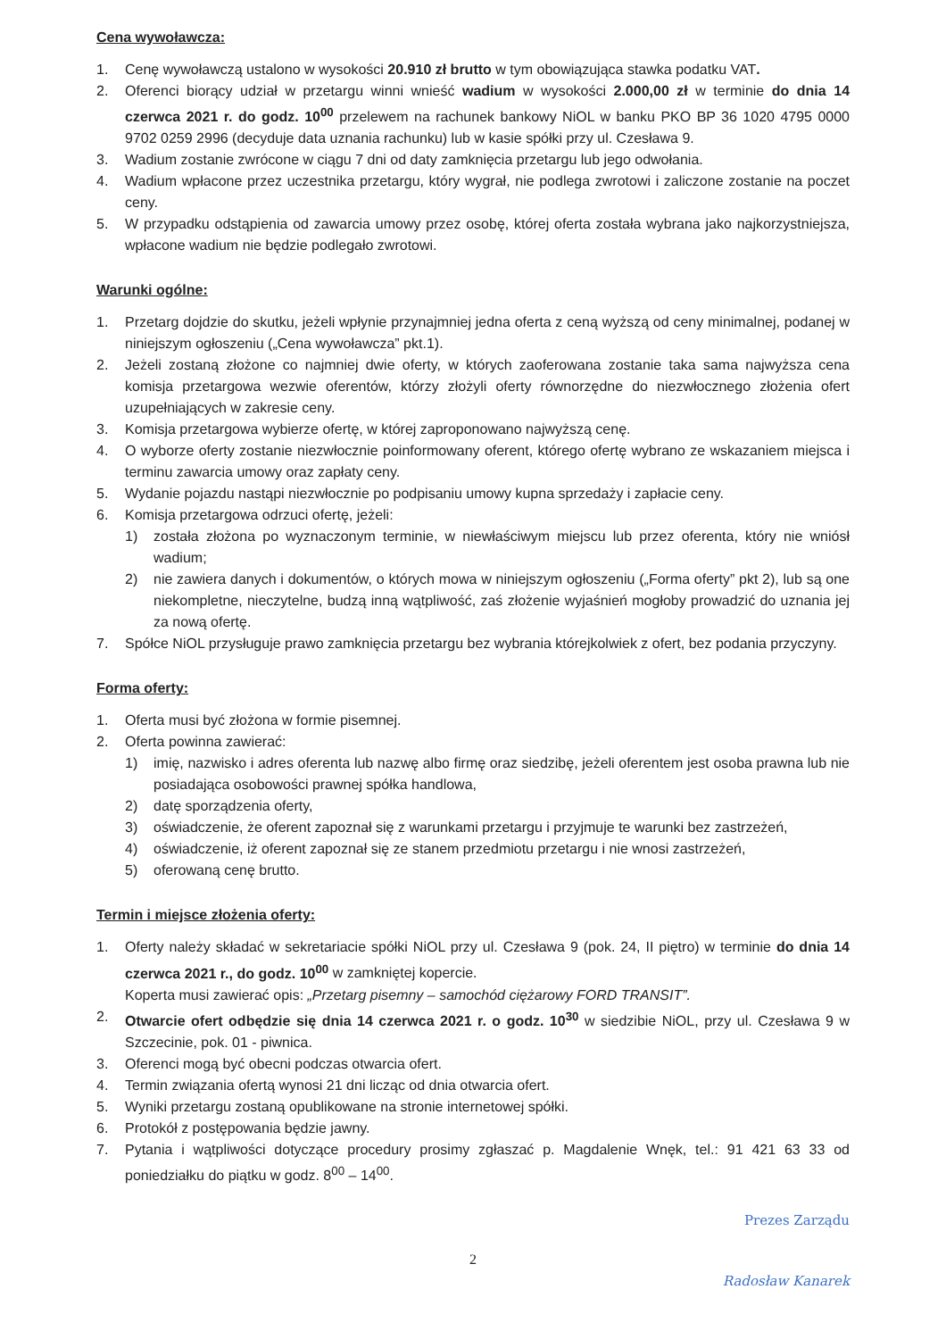Cena wywoławcza:
1. Cenę wywoławczą ustalono w wysokości 20.910 zł brutto w tym obowiązująca stawka podatku VAT.
2. Oferenci biorący udział w przetargu winni wnieść wadium w wysokości 2.000,00 zł w terminie do dnia 14 czerwca 2021 r. do godz. 10<sup>00</sup> przelewem na rachunek bankowy NiOL w banku PKO BP 36 1020 4795 0000 9702 0259 2996 (decyduje data uznania rachunku) lub w kasie spółki przy ul. Czesława 9.
3. Wadium zostanie zwrócone w ciągu 7 dni od daty zamknięcia przetargu lub jego odwołania.
4. Wadium wpłacone przez uczestnika przetargu, który wygrał, nie podlega zwrotowi i zaliczone zostanie na poczet ceny.
5. W przypadku odstąpienia od zawarcia umowy przez osobę, której oferta została wybrana jako najkorzystniejsza, wpłacone wadium nie będzie podlegało zwrotowi.
Warunki ogólne:
1. Przetarg dojdzie do skutku, jeżeli wpłynie przynajmniej jedna oferta z ceną wyższą od ceny minimalnej, podanej w niniejszym ogłoszeniu („Cena wywoławcza” pkt.1).
2. Jeżeli zostaną złożone co najmniej dwie oferty, w których zaoferowana zostanie taka sama najwyższa cena komisja przetargowa wezwie oferentów, którzy złożyli oferty równorzędne do niezwłocznego złożenia ofert uzupełniających w zakresie ceny.
3. Komisja przetargowa wybierze ofertę, w której zaproponowano najwyższą cenę.
4. O wyborze oferty zostanie niezwłocznie poinformowany oferent, którego ofertę wybrano ze wskazaniem miejsca i terminu zawarcia umowy oraz zapłaty ceny.
5. Wydanie pojazdu nastąpi niezwłocznie po podpisaniu umowy kupna sprzedaży i zapłacie ceny.
6. Komisja przetargowa odrzuci ofertę, jeżeli:
1) została złożona po wyznaczonym terminie, w niewłaściwym miejscu lub przez oferenta, który nie wniósł wadium;
2) nie zawiera danych i dokumentów, o których mowa w niniejszym ogłoszeniu („Forma oferty” pkt 2), lub są one niekompletne, nieczytelne, budzą inną wątpliwość, zaś złożenie wyjaśnień mogłoby prowadzić do uznania jej za nową ofertę.
7. Spółce NiOL przysługuje prawo zamknięcia przetargu bez wybrania którejkolwiek z ofert, bez podania przyczyny.
Forma oferty:
1. Oferta musi być złożona w formie pisemnej.
2. Oferta powinna zawierać:
1) imię, nazwisko i adres oferenta lub nazwę albo firmę oraz siedzibę, jeżeli oferentem jest osoba prawna lub nie posiadająca osobowości prawnej spółka handlowa,
2) datę sporządzenia oferty,
3) oświadczenie, że oferent zapoznał się z warunkami przetargu i przyjmuje te warunki bez zastrzeżeń,
4) oświadczenie, iż oferent zapoznał się ze stanem przedmiotu przetargu i nie wnosi zastrzeżeń,
5) oferowaną cenę brutto.
Termin i miejsce złożenia oferty:
1. Oferty należy składać w sekretariacie spółki NiOL przy ul. Czesława 9 (pok. 24, II piętro) w terminie do dnia 14 czerwca 2021 r., do godz. 10<sup>00</sup> w zamkniętej kopercie.
Koperta musi zawierać opis: „Przetarg pisemny – samochód ciężarowy FORD TRANSIT”.
2. Otwarcie ofert odbędzie się dnia 14 czerwca 2021 r. o godz. 10<sup>30</sup> w siedzibie NiOL, przy ul. Czesława 9 w Szczecinie, pok. 01 - piwnica.
3. Oferenci mogą być obecni podczas otwarcia ofert.
4. Termin związania ofertą wynosi 21 dni licząc od dnia otwarcia ofert.
5. Wyniki przetargu zostaną opublikowane na stronie internetowej spółki.
6. Protokół z postępowania będzie jawny.
7. Pytania i wątpliwości dotyczące procedury prosimy zgłaszać p. Magdalenie Wnęk, tel.: 91 421 63 33 od poniedziałku do piątku w godz. 8<sup>00</sup> – 14<sup>00</sup>.
Prezes Zarządu
2
Radosław Kanarek